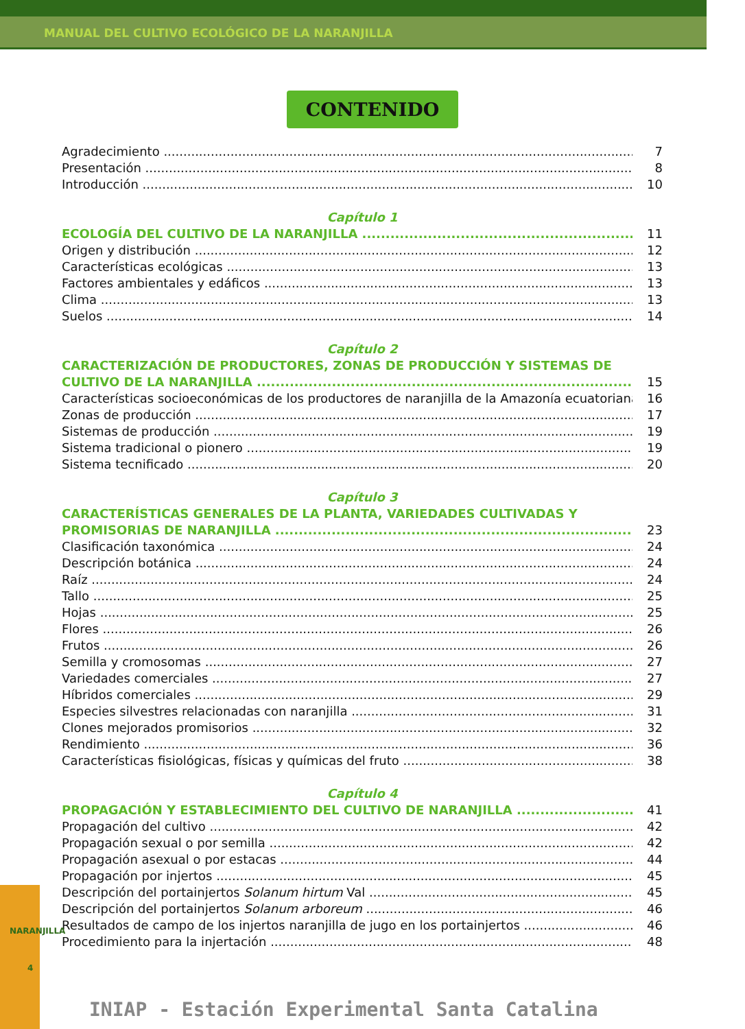MANUAL DEL CULTIVO ECOLÓGICO DE LA NARANJILLA
CONTENIDO
Agradecimiento 7
Presentación 8
Introducción 10
Capítulo 1
ECOLOGÍA DEL CULTIVO DE LA NARANJILLA 11
Origen y distribución 12
Características ecológicas 13
Factores ambientales y edáficos 13
Clima 13
Suelos 14
Capítulo 2
CARACTERIZACIÓN DE PRODUCTORES, ZONAS DE PRODUCCIÓN Y SISTEMAS DE
CULTIVO DE LA NARANJILLA 15
Características socioeconómicas de los productores de naranjilla de la Amazonía ecuatoriana 16
Zonas de producción 17
Sistemas de producción 19
Sistema tradicional o pionero 19
Sistema tecnificado 20
Capítulo 3
CARACTERÍSTICAS GENERALES DE LA PLANTA, VARIEDADES CULTIVADAS Y
PROMISORIAS DE NARANJILLA 23
Clasificación taxonómica 24
Descripción botánica 24
Raíz 24
Tallo 25
Hojas 25
Flores 26
Frutos 26
Semilla y cromosomas 27
Variedades comerciales 27
Híbridos comerciales 29
Especies silvestres relacionadas con naranjilla 31
Clones mejorados promisorios 32
Rendimiento 36
Características fisiológicas, físicas y químicas del fruto 38
Capítulo 4
PROPAGACIÓN Y ESTABLECIMIENTO DEL CULTIVO DE NARANJILLA 41
Propagación del cultivo 42
Propagación sexual o por semilla 42
Propagación asexual o por estacas 44
Propagación por injertos 45
Descripción del portainjertos Solanum hirtum Val 45
Descripción del portainjertos Solanum arboreum 46
Resultados de campo de los injertos naranjilla de jugo en los portainjertos 46
Procedimiento para la injertación 48
NARANJILLA
4
INIAP - Estación Experimental Santa Catalina